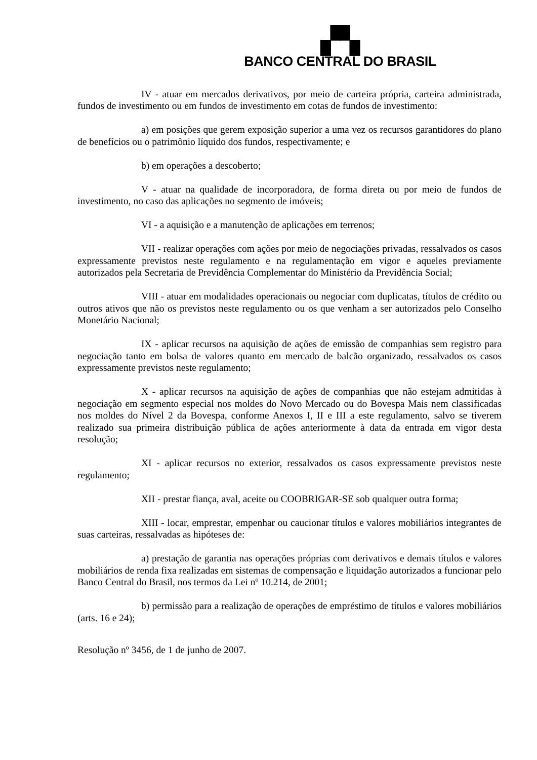▞▚
BANCO CENTRAL DO BRASIL
IV - atuar em mercados derivativos, por meio de carteira própria, carteira administrada, fundos de investimento ou em fundos de investimento em cotas de fundos de investimento:
a) em posições que gerem exposição superior a uma vez os recursos garantidores do plano de benefícios ou o patrimônio líquido dos fundos, respectivamente; e
b) em operações a descoberto;
V - atuar na qualidade de incorporadora, de forma direta ou por meio de fundos de investimento, no caso das aplicações no segmento de imóveis;
VI - a aquisição e a manutenção de aplicações em terrenos;
VII - realizar operações com ações por meio de negociações privadas, ressalvados os casos expressamente previstos neste regulamento e na regulamentação em vigor e aqueles previamente autorizados pela Secretaria de Previdência Complementar do Ministério da Previdência Social;
VIII - atuar em modalidades operacionais ou negociar com duplicatas, títulos de crédito ou outros ativos que não os previstos neste regulamento ou os que venham a ser autorizados pelo Conselho Monetário Nacional;
IX - aplicar recursos na aquisição de ações de emissão de companhias sem registro para negociação tanto em bolsa de valores quanto em mercado de balcão organizado, ressalvados os casos expressamente previstos neste regulamento;
X - aplicar recursos na aquisição de ações de companhias que não estejam admitidas à negociação em segmento especial nos moldes do Novo Mercado ou do Bovespa Mais nem classificadas nos moldes do Nível 2 da Bovespa, conforme Anexos I, II e III a este regulamento, salvo se tiverem realizado sua primeira distribuição pública de ações anteriormente à data da entrada em vigor desta resolução;
XI - aplicar recursos no exterior, ressalvados os casos expressamente previstos neste regulamento;
XII - prestar fiança, aval, aceite ou COOBRIGAR-SE sob qualquer outra forma;
XIII - locar, emprestar, empenhar ou caucionar títulos e valores mobiliários integrantes de suas carteiras, ressalvadas as hipóteses de:
a) prestação de garantia nas operações próprias com derivativos e demais títulos e valores mobiliários de renda fixa realizadas em sistemas de compensação e liquidação autorizados a funcionar pelo Banco Central do Brasil, nos termos da Lei nº 10.214, de 2001;
b) permissão para a realização de operações de empréstimo de títulos e valores mobiliários (arts. 16 e 24);
Resolução nº 3456, de 1 de junho de 2007.